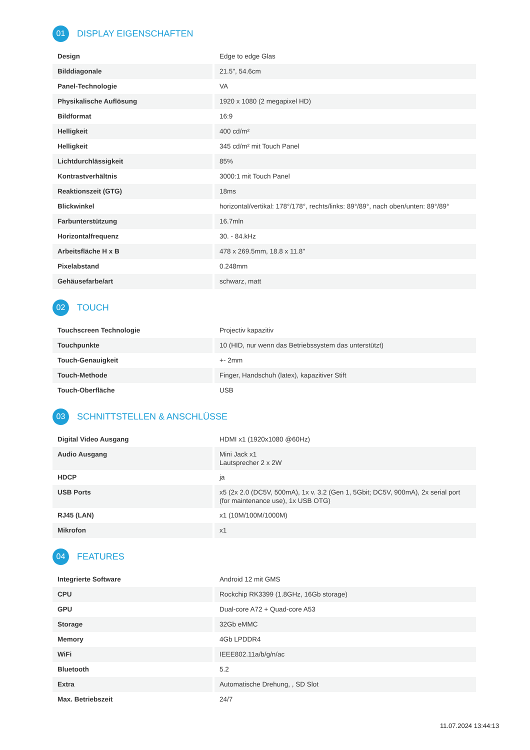01 DISPLAY EIGENSCHAFTEN
| Design | Edge to edge Glas |
| Bilddiagonale | 21.5", 54.6cm |
| Panel-Technologie | VA |
| Physikalische Auflösung | 1920 x 1080 (2 megapixel HD) |
| Bildformat | 16:9 |
| Helligkeit | 400 cd/m² |
| Helligkeit | 345 cd/m² mit Touch Panel |
| Lichtdurchlässigkeit | 85% |
| Kontrastverhältnis | 3000:1 mit Touch Panel |
| Reaktionszeit (GTG) | 18ms |
| Blickwinkel | horizontal/vertikal: 178°/178°, rechts/links: 89°/89°, nach oben/unten: 89°/89° |
| Farbunterstützung | 16.7mln |
| Horizontalfrequenz | 30. - 84.kHz |
| Arbeitsfläche H x B | 478 x 269.5mm, 18.8 x 11.8" |
| Pixelabstand | 0.248mm |
| Gehäusefarbe/art | schwarz, matt |
02 TOUCH
| Touchscreen Technologie | Projectiv kapazitiv |
| Touchpunkte | 10 (HID, nur wenn das Betriebssystem das unterstützt) |
| Touch-Genauigkeit | +- 2mm |
| Touch-Methode | Finger, Handschuh (latex), kapazitiver Stift |
| Touch-Oberfläche | USB |
03 SCHNITTSTELLEN & ANSCHLÜSSE
| Digital Video Ausgang | HDMI x1 (1920x1080 @60Hz) |
| Audio Ausgang | Mini Jack x1 Lautsprecher 2 x 2W |
| HDCP | ja |
| USB Ports | x5 (2x 2.0 (DC5V, 500mA), 1x v. 3.2 (Gen 1, 5Gbit; DC5V, 900mA), 2x serial port (for maintenance use), 1x USB OTG) |
| RJ45 (LAN) | x1 (10M/100M/1000M) |
| Mikrofon | x1 |
04 FEATURES
| Integrierte Software | Android 12 mit GMS |
| CPU | Rockchip RK3399 (1.8GHz, 16Gb storage) |
| GPU | Dual-core A72 + Quad-core A53 |
| Storage | 32Gb eMMC |
| Memory | 4Gb LPDDR4 |
| WiFi | IEEE802.11a/b/g/n/ac |
| Bluetooth | 5.2 |
| Extra | Automatische Drehung, , SD Slot |
| Max. Betriebszeit | 24/7 |
11.07.2024 13:44:13